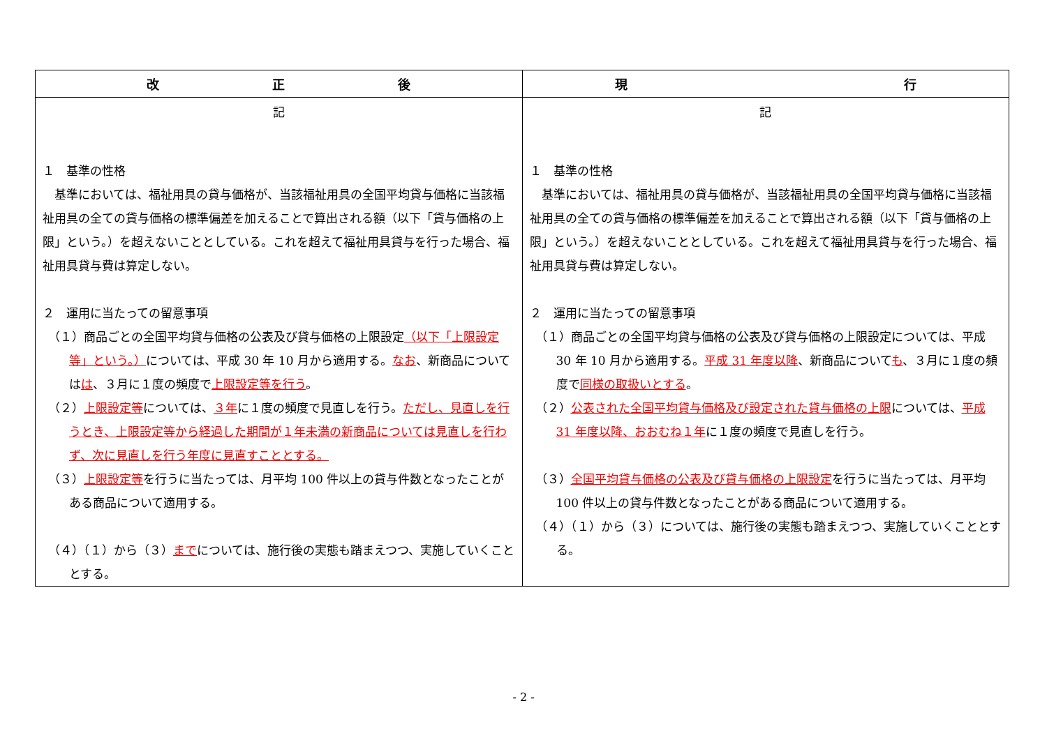| 改 正 後 | 現 行 |
| --- | --- |
| 記 １ 基準の性格 基準においては、福祉用具の貸与価格が、当該福祉用具の全国平均貸与価格に当該福祉用具の全ての貸与価格の標準偏差を加えることで算出される額（以下「貸与価格の上限」という。）を超えないこととしている。これを超えて福祉用具貸与を行った場合、福祉用具貸与費は算定しない。 ２ 運用に当たっての留意事項 （１）商品ごとの全国平均貸与価格の公表及び貸与価格の上限設定 （以下「上限設定等」という。） については、平成 30 年 10 月から適用する。 なお 、新商品については は 、３月に１度の頻度で 上限設定等を行う 。 （２） 上限設定等 については、 ３年 に１度の頻度で見直しを行う。 ただし、見直しを行うとき、上限設定等から経過した期間が１年未満の新商品については見直しを行わず、次に見直しを行う年度に見直すこととする。 （３） 上限設定等 を行うに当たっては、月平均 100 件以上の貸与件数となったことがある商品について適用する。 （４）（１）から（３） まで については、施行後の実態も踏まえつつ、実施していくこととする。 | 記 １ 基準の性格 基準においては、福祉用具の貸与価格が、当該福祉用具の全国平均貸与価格に当該福祉用具の全ての貸与価格の標準偏差を加えることで算出される額（以下「貸与価格の上限」という。）を超えないこととしている。これを超えて福祉用具貸与を行った場合、福祉用具貸与費は算定しない。 ２ 運用に当たっての留意事項 （１）商品ごとの全国平均貸与価格の公表及び貸与価格の上限設定については、平成 30 年 10 月から適用する。 平成 31 年度以降 、新商品について も 、３月に１度の頻度で 同様の取扱いとする 。 （２） 公表された全国平均貸与価格及び設定された貸与価格の上限 については、 平成 31 年度以降、おおむね１年 に１度の頻度で見直しを行う。 （３） 全国平均貸与価格の公表及び貸与価格の上限設定 を行うに当たっては、月平均 100 件以上の貸与件数となったことがある商品について適用する。 （４）（１）から（３）については、施行後の実態も踏まえつつ、実施していくこととする。 |
- 2 -